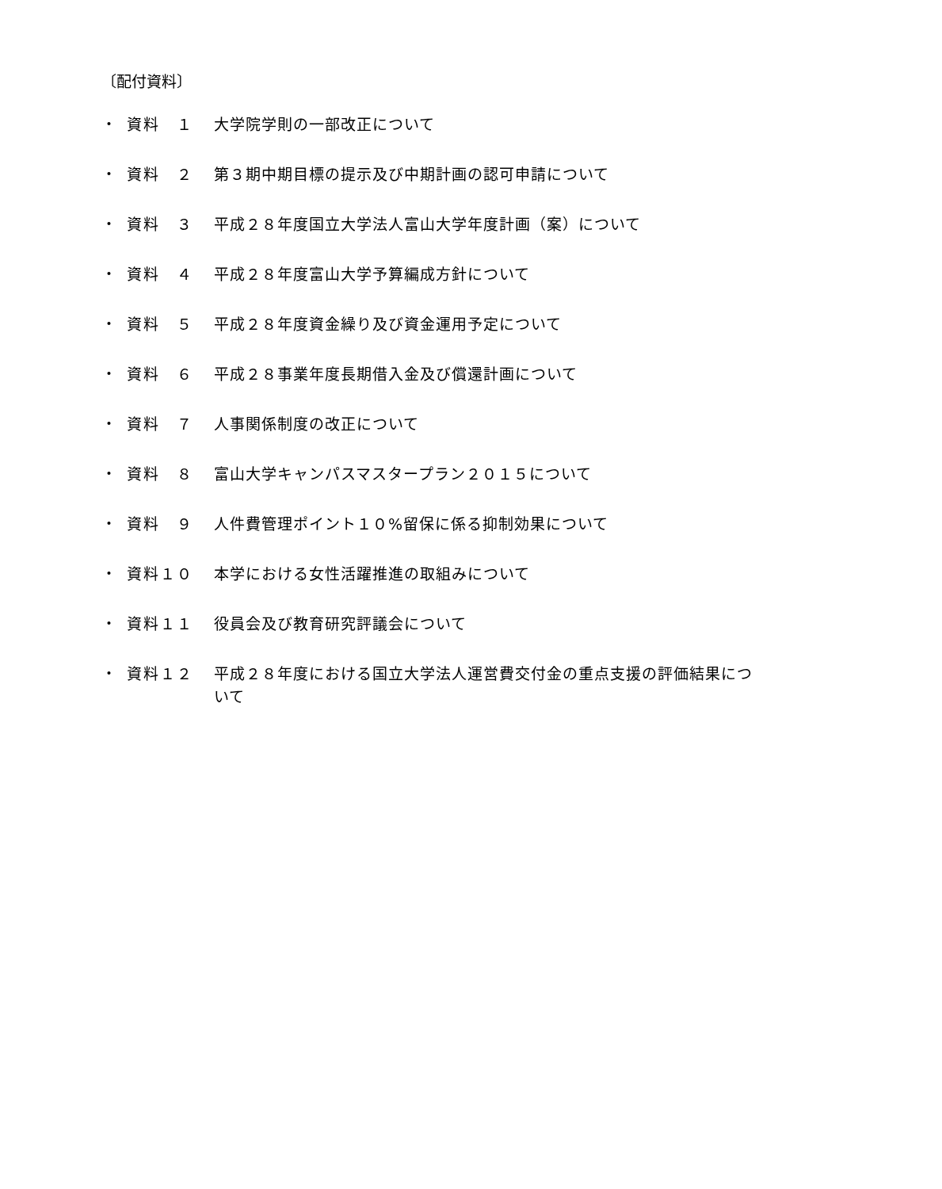〔配付資料〕
・ 資料　１ 大学院学則の一部改正について
・ 資料　２ 第３期中期目標の提示及び中期計画の認可申請について
・ 資料　３ 平成２８年度国立大学法人富山大学年度計画（案）について
・ 資料　４ 平成２８年度富山大学予算編成方針について
・ 資料　５ 平成２８年度資金繰り及び資金運用予定について
・ 資料　６ 平成２８事業年度長期借入金及び償還計画について
・ 資料　７ 人事関係制度の改正について
・ 資料　８ 富山大学キャンパスマスタープラン２０１５について
・ 資料　９ 人件費管理ポイント１０%留保に係る抑制効果について
・ 資料１０ 本学における女性活躍推進の取組みについて
・ 資料１１ 役員会及び教育研究評議会について
・ 資料１２ 平成２８年度における国立大学法人運営費交付金の重点支援の評価結果について